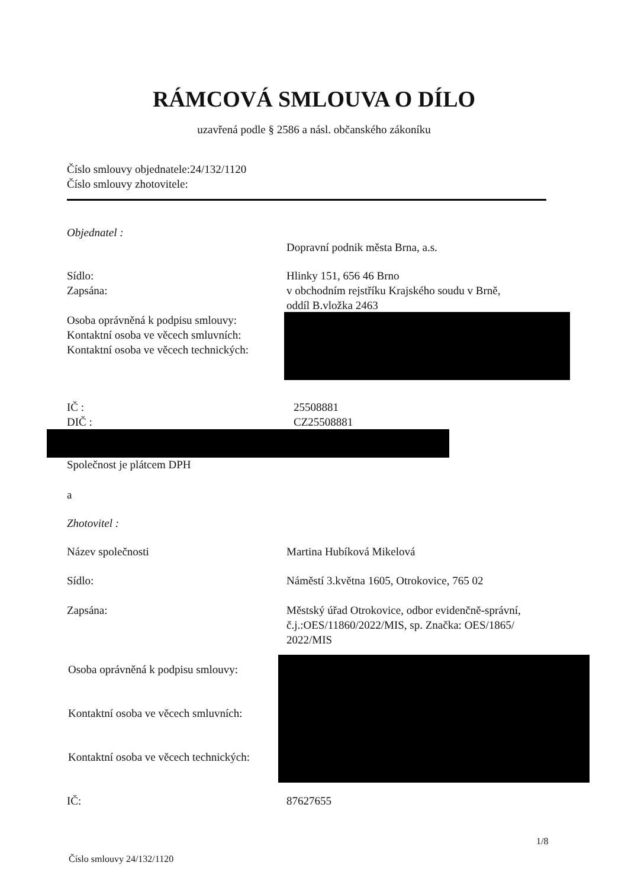RÁMCOVÁ SMLOUVA O DÍLO
uzavřená podle § 2586 a násl. občanského zákoníku
Číslo smlouvy objednatele:24/132/1120
Číslo smlouvy zhotovitele:
Objednatel :
Dopravní podnik města Brna, a.s.
Sídlo:
Zapsána:
Hlinky 151, 656 46 Brno
v obchodním rejstříku Krajského soudu v Brně,
oddíl B.vložka 2463
Osoba oprávněná k podpisu smlouvy:
Kontaktní osoba ve věcech smluvních:
Kontaktní osoba ve věcech technických:
IČ :
DIČ :
25508881
CZ25508881
Společnost je plátcem DPH
a
Zhotovitel :
Název společnosti Martina Hubíková Mikelová
Sídlo:
Náměstí 3.května 1605, Otrokovice, 765 02
Zapsána:
Městský úřad Otrokovice, odbor evidenčně-správní,
č.j.:OES/11860/2022/MIS, sp. Značka: OES/1865/
2022/MIS
Osoba oprávněná k podpisu smlouvy:
Kontaktní osoba ve věcech smluvních:
Kontaktní osoba ve věcech technických:
IČ: 87627655
1/8
Číslo smlouvy 24/132/1120